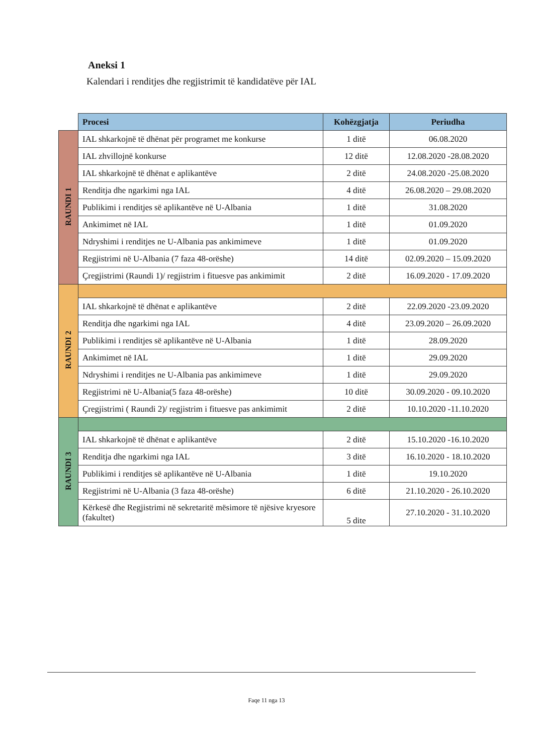Aneksi 1
Kalendari i renditjes dhe regjistrimit të kandidatëve për IAL
| | Procesi | Kohëzgjatja | Periudha |
| --- | --- | --- | --- |
| RAUNDI 1 | IAL shkarkojnë të dhënat për programet me konkurse | 1 ditë | 06.08.2020 |
| | IAL zhvillojnë konkurse | 12 ditë | 12.08.2020 -28.08.2020 |
| | IAL shkarkojnë të dhënat e aplikantëve | 2 ditë | 24.08.2020 -25.08.2020 |
| | Renditja dhe ngarkimi nga IAL | 4 ditë | 26.08.2020 – 29.08.2020 |
| | Publikimi i renditjes së aplikantëve në U-Albania | 1 ditë | 31.08.2020 |
| | Ankimimet në IAL | 1 ditë | 01.09.2020 |
| | Ndryshimi i renditjes ne U-Albania pas ankimimeve | 1 ditë | 01.09.2020 |
| | Regjistrimi në U-Albania (7 faza 48-orëshe) | 14 ditë | 02.09.2020 – 15.09.2020 |
| | Çregjistrimi (Raundi 1)/ regjistrim i fituesve pas ankimimit | 2 ditë | 16.09.2020 - 17.09.2020 |
| RAUNDI 2 | | | |
| | IAL shkarkojnë të dhënat e aplikantëve | 2 ditë | 22.09.2020 -23.09.2020 |
| | Renditja dhe ngarkimi nga IAL | 4 ditë | 23.09.2020 – 26.09.2020 |
| | Publikimi i renditjes së aplikantëve në U-Albania | 1 ditë | 28.09.2020 |
| | Ankimimet në IAL | 1 ditë | 29.09.2020 |
| | Ndryshimi i renditjes ne U-Albania pas ankimimeve | 1 ditë | 29.09.2020 |
| | Regjistrimi në U-Albania(5 faza 48-orëshe) | 10 ditë | 30.09.2020 - 09.10.2020 |
| | Çregjistrimi ( Raundi 2)/ regjistrim i fituesve pas ankimimit | 2 ditë | 10.10.2020 -11.10.2020 |
| RAUNDI 3 | | | |
| | IAL shkarkojnë të dhënat e aplikantëve | 2 ditë | 15.10.2020 -16.10.2020 |
| | Renditja dhe ngarkimi nga IAL | 3 ditë | 16.10.2020 - 18.10.2020 |
| | Publikimi i renditjes së aplikantëve në U-Albania | 1 ditë | 19.10.2020 |
| | Regjistrimi në U-Albania (3 faza 48-orëshe) | 6 ditë | 21.10.2020 - 26.10.2020 |
| | Kërkesë dhe Regjistrimi në sekretaritë mësimore të njësive kryesore (fakultet) | 5 dite | 27.10.2020 - 31.10.2020 |
Faqe 11 nga 13